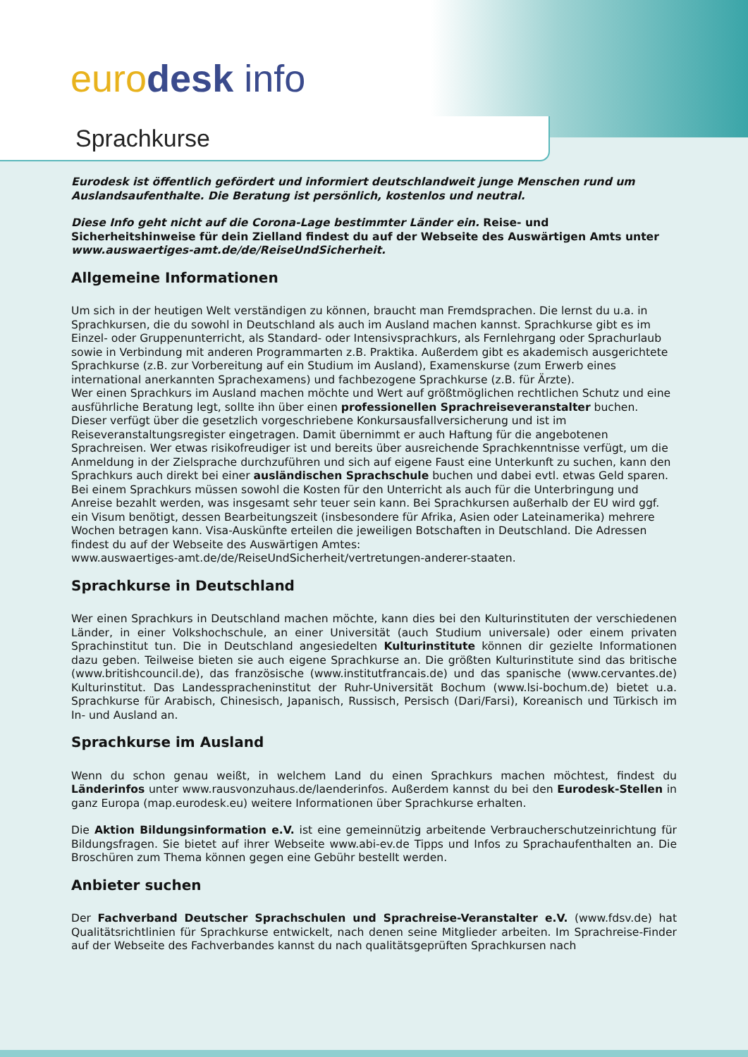euro desk info
Sprachkurse
Eurodesk ist öffentlich gefördert und informiert deutschlandweit junge Menschen rund um Auslandsaufenthalte. Die Beratung ist persönlich, kostenlos und neutral.
Diese Info geht nicht auf die Corona-Lage bestimmter Länder ein. Reise- und Sicherheitshinweise für dein Zielland findest du auf der Webseite des Auswärtigen Amts unter www.auswaertiges-amt.de/de/ReiseUndSicherheit.
Allgemeine Informationen
Um sich in der heutigen Welt verständigen zu können, braucht man Fremdsprachen. Die lernst du u.a. in Sprachkursen, die du sowohl in Deutschland als auch im Ausland machen kannst. Sprachkurse gibt es im Einzel- oder Gruppenunterricht, als Standard- oder Intensivsprachkurs, als Fernlehrgang oder Sprachurlaub sowie in Verbindung mit anderen Programmarten z.B. Praktika. Außerdem gibt es akademisch ausgerichtete Sprachkurse (z.B. zur Vorbereitung auf ein Studium im Ausland), Examenskurse (zum Erwerb eines international anerkannten Sprachexamens) und fachbezogene Sprachkurse (z.B. für Ärzte).
Wer einen Sprachkurs im Ausland machen möchte und Wert auf größtmöglichen rechtlichen Schutz und eine ausführliche Beratung legt, sollte ihn über einen professionellen Sprachreiseveranstalter buchen. Dieser verfügt über die gesetzlich vorgeschriebene Konkursausfallversicherung und ist im Reiseveranstaltungsregister eingetragen. Damit übernimmt er auch Haftung für die angebotenen Sprachreisen. Wer etwas risikofreudiger ist und bereits über ausreichende Sprachkenntnisse verfügt, um die Anmeldung in der Zielsprache durchzuführen und sich auf eigene Faust eine Unterkunft zu suchen, kann den Sprachkurs auch direkt bei einer ausländischen Sprachschule buchen und dabei evtl. etwas Geld sparen.
Bei einem Sprachkurs müssen sowohl die Kosten für den Unterricht als auch für die Unterbringung und Anreise bezahlt werden, was insgesamt sehr teuer sein kann. Bei Sprachkursen außerhalb der EU wird ggf. ein Visum benötigt, dessen Bearbeitungszeit (insbesondere für Afrika, Asien oder Lateinamerika) mehrere Wochen betragen kann. Visa-Auskünfte erteilen die jeweiligen Botschaften in Deutschland. Die Adressen findest du auf der Webseite des Auswärtigen Amtes:
www.auswaertiges-amt.de/de/ReiseUndSicherheit/vertretungen-anderer-staaten.
Sprachkurse in Deutschland
Wer einen Sprachkurs in Deutschland machen möchte, kann dies bei den Kulturinstituten der verschiedenen Länder, in einer Volkshochschule, an einer Universität (auch Studium universale) oder einem privaten Sprachinstitut tun. Die in Deutschland angesiedelten Kulturinstitute können dir gezielte Informationen dazu geben. Teilweise bieten sie auch eigene Sprachkurse an. Die größten Kulturinstitute sind das britische (www.britishcouncil.de), das französische (www.institutfrancais.de) und das spanische (www.cervantes.de) Kulturinstitut. Das Landesspracheninstitut der Ruhr-Universität Bochum (www.lsi-bochum.de) bietet u.a. Sprachkurse für Arabisch, Chinesisch, Japanisch, Russisch, Persisch (Dari/Farsi), Koreanisch und Türkisch im In- und Ausland an.
Sprachkurse im Ausland
Wenn du schon genau weißt, in welchem Land du einen Sprachkurs machen möchtest, findest du Länderinfos unter www.rausvonzuhaus.de/laenderinfos. Außerdem kannst du bei den Eurodesk-Stellen in ganz Europa (map.eurodesk.eu) weitere Informationen über Sprachkurse erhalten.
Die Aktion Bildungsinformation e.V. ist eine gemeinnützig arbeitende Verbraucherschutzeinrichtung für Bildungsfragen. Sie bietet auf ihrer Webseite www.abi-ev.de Tipps und Infos zu Sprachaufenthalten an. Die Broschüren zum Thema können gegen eine Gebühr bestellt werden.
Anbieter suchen
Der Fachverband Deutscher Sprachschulen und Sprachreise-Veranstalter e.V. (www.fdsv.de) hat Qualitätsrichtlinien für Sprachkurse entwickelt, nach denen seine Mitglieder arbeiten. Im Sprachreise-Finder auf der Webseite des Fachverbandes kannst du nach qualitätsgeprüften Sprachkursen nach